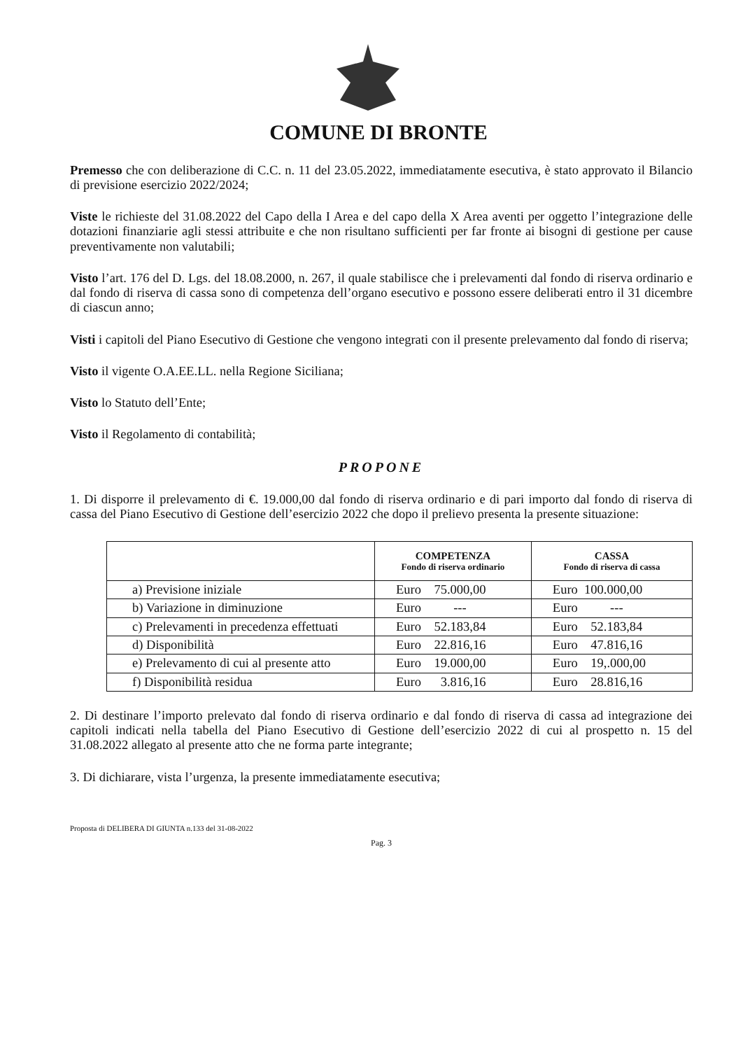COMUNE DI BRONTE
Premesso che con deliberazione di C.C. n. 11 del 23.05.2022, immediatamente esecutiva, è stato approvato il Bilancio di previsione esercizio 2022/2024;
Viste le richieste del 31.08.2022 del Capo della I Area e del capo della X Area aventi per oggetto l’integrazione delle dotazioni finanziarie agli stessi attribuite e che non risultano sufficienti per far fronte ai bisogni di gestione per cause preventivamente non valutabili;
Visto l’art. 176 del D. Lgs. del 18.08.2000, n. 267, il quale stabilisce che i prelevamenti dal fondo di riserva ordinario e dal fondo di riserva di cassa sono di competenza dell’organo esecutivo e possono essere deliberati entro il 31 dicembre di ciascun anno;
Visti i capitoli del Piano Esecutivo di Gestione che vengono integrati con il presente prelevamento dal fondo di riserva;
Visto il vigente O.A.EE.LL. nella Regione Siciliana;
Visto lo Statuto dell’Ente;
Visto il Regolamento di contabilità;
PROPONE
1. Di disporre il prelevamento di €. 19.000,00 dal fondo di riserva ordinario e di pari importo dal fondo di riserva di cassa del Piano Esecutivo di Gestione dell’esercizio 2022 che dopo il prelievo presenta la presente situazione:
| | COMPETENZA Fondo di riserva ordinario | CASSA Fondo di riserva di cassa |
| --- | --- | --- |
| a) Previsione iniziale | Euro 75.000,00 | Euro 100.000,00 |
| b) Variazione in diminuzione | Euro --- | Euro --- |
| c) Prelevamenti in precedenza effettuati | Euro 52.183,84 | Euro 52.183,84 |
| d) Disponibilità | Euro 22.816,16 | Euro 47.816,16 |
| e) Prelevamento di cui al presente atto | Euro 19.000,00 | Euro 19,.000,00 |
| f) Disponibilità residua | Euro 3.816,16 | Euro 28.816,16 |
2. Di destinare l’importo prelevato dal fondo di riserva ordinario e dal fondo di riserva di cassa ad integrazione dei capitoli indicati nella tabella del Piano Esecutivo di Gestione dell’esercizio 2022 di cui al prospetto n. 15 del 31.08.2022 allegato al presente atto che ne forma parte integrante;
3. Di dichiarare, vista l’urgenza, la presente immediatamente esecutiva;
Proposta di DELIBERA DI GIUNTA n.133 del 31-08-2022
Pag. 3